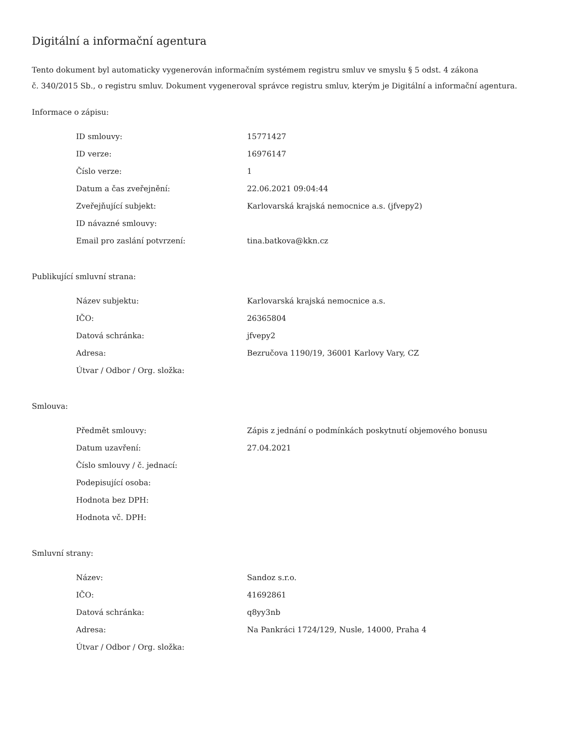Digitální a informační agentura
Tento dokument byl automaticky vygenerován informačním systémem registru smluv ve smyslu § 5 odst. 4 zákona
č. 340/2015 Sb., o registru smluv. Dokument vygeneroval správce registru smluv, kterým je Digitální a informační agentura.
Informace o zápisu:
| ID smlouvy: | 15771427 |
| ID verze: | 16976147 |
| Číslo verze: | 1 |
| Datum a čas zveřejnění: | 22.06.2021 09:04:44 |
| Zveřejňující subjekt: | Karlovarská krajská nemocnice a.s. (jfvepy2) |
| ID návazné smlouvy: | |
| Email pro zaslání potvrzení: | tina.batkova@kkn.cz |
Publikující smluvní strana:
| Název subjektu: | Karlovarská krajská nemocnice a.s. |
| IČO: | 26365804 |
| Datová schránka: | jfvepy2 |
| Adresa: | Bezručova 1190/19, 36001 Karlovy Vary, CZ |
| Útvar / Odbor / Org. složka: | |
Smlouva:
| Předmět smlouvy: | Zápis z jednání o podmínkách poskytnutí objemového bonusu |
| Datum uzavření: | 27.04.2021 |
| Číslo smlouvy / č. jednací: | |
| Podepisující osoba: | |
| Hodnota bez DPH: | |
| Hodnota vč. DPH: | |
Smluvní strany:
| Název: | Sandoz s.r.o. |
| IČO: | 41692861 |
| Datová schránka: | q8yy3nb |
| Adresa: | Na Pankráci 1724/129, Nusle, 14000, Praha 4 |
| Útvar / Odbor / Org. složka: | |